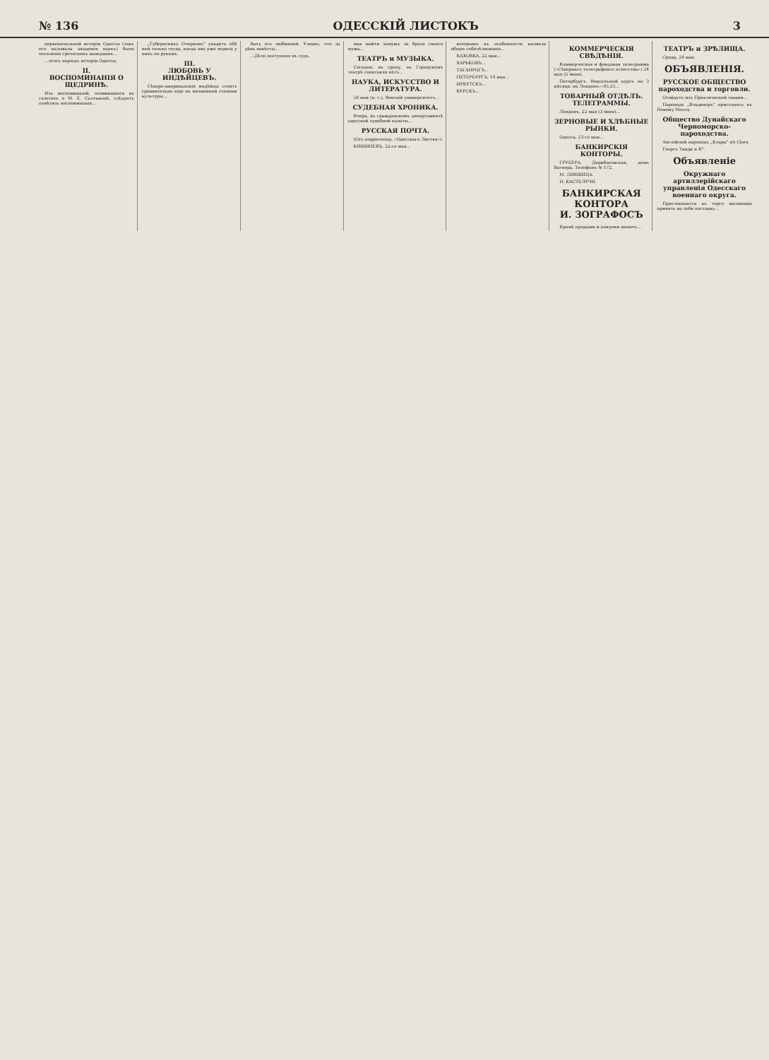№ 136 ОДЕССКІЙ ЛИСТОКЪ 3
первоначальной исторіи Одессы (такъ его называла академія наукъ) было поселеніе греческихъ выходцевъ...
...этотъ періодъ исторіи Одессы.
II.
ВОСПОМИНАНІЯ О ЩЕДРИНѢ.
Изъ воспоминаній, появившихся въ газетахъ о М. Е. Салтыковѣ, слѣдуетъ отмѣтить воспоминанія...
„Губернскихъ Очерковъ" упадетъ обѣ ней только тогда, когда она уже ходила у нихъ по рукамъ.
III.
ЛЮБОВЬ У ИНДѢЙЦЕВЪ.
Сѣверо-американскіе индѣйцы стоятъ сравнительно еще на низменной степени культуры...
быть его любимцей. Узнавъ, что за дѣнь невѣсты...
...Дѣло поступило въ судъ.
мая выйти замужъ за брата своего мужа...
ТЕАТРЪ и МУЗЫКА.
Сегодня, въ среду, въ Городскомъ театрѣ спектакля нѣтъ...
НАУКА, ИСКУССТВО И ЛИТЕРАТУРА.
26 мая (н. с.), Венскій университетъ...
СУДЕБНАЯ ХРОНИКА.
Вчера, въ гражданскомъ департаментѣ одесской судебной палаты...
РУССКАЯ ПОЧТА.
(Отъ корреспонд. «Одесскаго Листка»).
КИШИНЕВЪ, 22-го мая...
которымъ въ особенности вызвала общее соболѣзнованіе...
КАХОВКА, 22 мая...
ХАРЬКОВЪ...
ТАГАНРОГЪ...
ПЕТЕРБУРГЪ, 19 мая...
ИРКУТСКЪ...
КУРСКЪ...
КОММЕРЧЕСКІЯ СВѢДѢНІЯ.
Коммерческая и фондовая телеграмма («Сѣвернаго телеграфнаго агентства») 24 мая (5 іюня).
Петербургъ. Вексельный курсъ на 3 мѣсяца: на Лондонъ—95.25...
ТОВАРНЫЙ ОТДѢЛЪ.
ТЕЛЕГРАММЫ.
Лондонъ, 22 мая (3 іюня)...
ЗЕРНОВЫЕ И ХЛѢБНЫЕ РЫНКИ.
Одесса, 23-го мая...
БАНКИРСКІЯ КОНТОРЫ.
ГРУБЕРА, Дерибасовская, домъ Вагнера. Телефонъ № 172.
М. ЛИВШИЦА.
Н. КАСТЕЛУЧИ.
БАНКИРСКАЯ КОНТОРА
И. ЗОГРАФОСЪ
Кромѣ продажи и покупки монетъ...
ТЕАТРЪ и ЗРѢЛИЩА.
Среда, 24 мая.
ОБЪЯВЛЕНІЯ.
РУССКОЕ ОБЩЕСТВО пароходства и торговли.
Отойдутъ изъ Практической гавани...
Пароходъ „Владиміръ" пристанетъ къ Новому Моллу.
Общество Дунайскаго Черноморско-пароходства.
Англійскій пароходъ „Клара" s/s Clara
Георгъ Твиди и К°.
Объявленіе
Окружнаго артиллерійскаго управленія Одесскаго военнаго округа.
Приглашаются къ торгу желающіе принять на себя поставку...